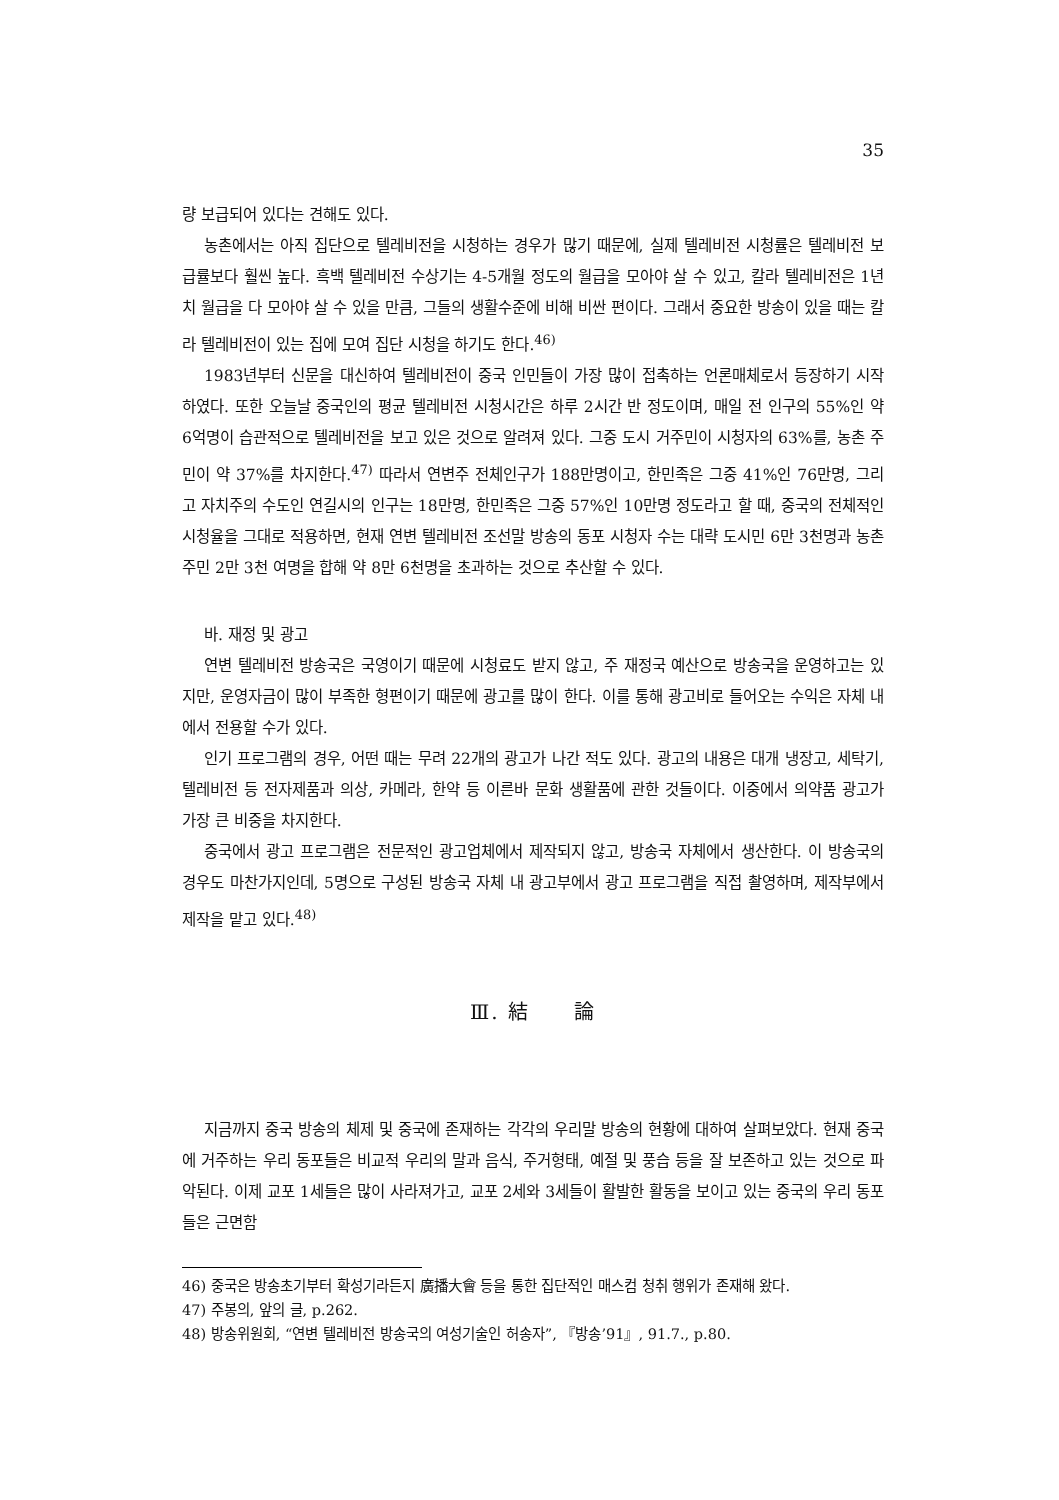35
량 보급되어 있다는 견해도 있다.
농촌에서는 아직 집단으로 텔레비전을 시청하는 경우가 많기 때문에, 실제 텔레비전 시청률은 텔레비전 보급률보다 훨씬 높다. 흑백 텔레비전 수상기는 4-5개월 정도의 월급을 모아야 살 수 있고, 칼라 텔레비전은 1년치 월급을 다 모아야 살 수 있을 만큼, 그들의 생활수준에 비해 비싼 편이다. 그래서 중요한 방송이 있을 때는 칼라 텔레비전이 있는 집에 모여 집단 시청을 하기도 한다.<sup>46)</sup>
1983년부터 신문을 대신하여 텔레비전이 중국 인민들이 가장 많이 접촉하는 언론매체로서 등장하기 시작하였다. 또한 오늘날 중국인의 평균 텔레비전 시청시간은 하루 2시간 반 정도이며, 매일 전 인구의 55%인 약 6억명이 습관적으로 텔레비전을 보고 있은 것으로 알려져 있다. 그중 도시 거주민이 시청자의 63%를, 농촌 주민이 약 37%를 차지한다.<sup>47)</sup> 따라서 연변주 전체인구가 188만명이고, 한민족은 그중 41%인 76만명, 그리고 자치주의 수도인 연길시의 인구는 18만명, 한민족은 그중 57%인 10만명 정도라고 할 때, 중국의 전체적인 시청율을 그대로 적용하면, 현재 연변 텔레비전 조선말 방송의 동포 시청자 수는 대략 도시민 6만 3천명과 농촌 주민 2만 3천 여명을 합해 약 8만 6천명을 초과하는 것으로 추산할 수 있다.
바. 재정 및 광고
연변 텔레비전 방송국은 국영이기 때문에 시청료도 받지 않고, 주 재정국 예산으로 방송국을 운영하고는 있지만, 운영자금이 많이 부족한 형편이기 때문에 광고를 많이 한다. 이를 통해 광고비로 들어오는 수익은 자체 내에서 전용할 수가 있다.
인기 프로그램의 경우, 어떤 때는 무려 22개의 광고가 나간 적도 있다. 광고의 내용은 대개 냉장고, 세탁기, 텔레비전 등 전자제품과 의상, 카메라, 한약 등 이른바 문화 생활품에 관한 것들이다. 이중에서 의약품 광고가 가장 큰 비중을 차지한다.
중국에서 광고 프로그램은 전문적인 광고업체에서 제작되지 않고, 방송국 자체에서 생산한다. 이 방송국의 경우도 마찬가지인데, 5명으로 구성된 방송국 자체 내 광고부에서 광고 프로그램을 직접 촬영하며, 제작부에서 제작을 맡고 있다.<sup>48)</sup>
Ⅲ. 結　　論
지금까지 중국 방송의 체제 및 중국에 존재하는 각각의 우리말 방송의 현황에 대하여 살펴보았다. 현재 중국에 거주하는 우리 동포들은 비교적 우리의 말과 음식, 주거형태, 예절 및 풍습 등을 잘 보존하고 있는 것으로 파악된다. 이제 교포 1세들은 많이 사라져가고, 교포 2세와 3세들이 활발한 활동을 보이고 있는 중국의 우리 동포들은 근면함
46) 중국은 방송초기부터 확성기라든지 廣播大會 등을 통한 집단적인 매스컴 청취 행위가 존재해 왔다.
47) 주봉의, 앞의 글, p.262.
48) 방송위원회, “연변 텔레비전 방송국의 여성기술인 허송자”, 『방송’91』, 91.7., p.80.